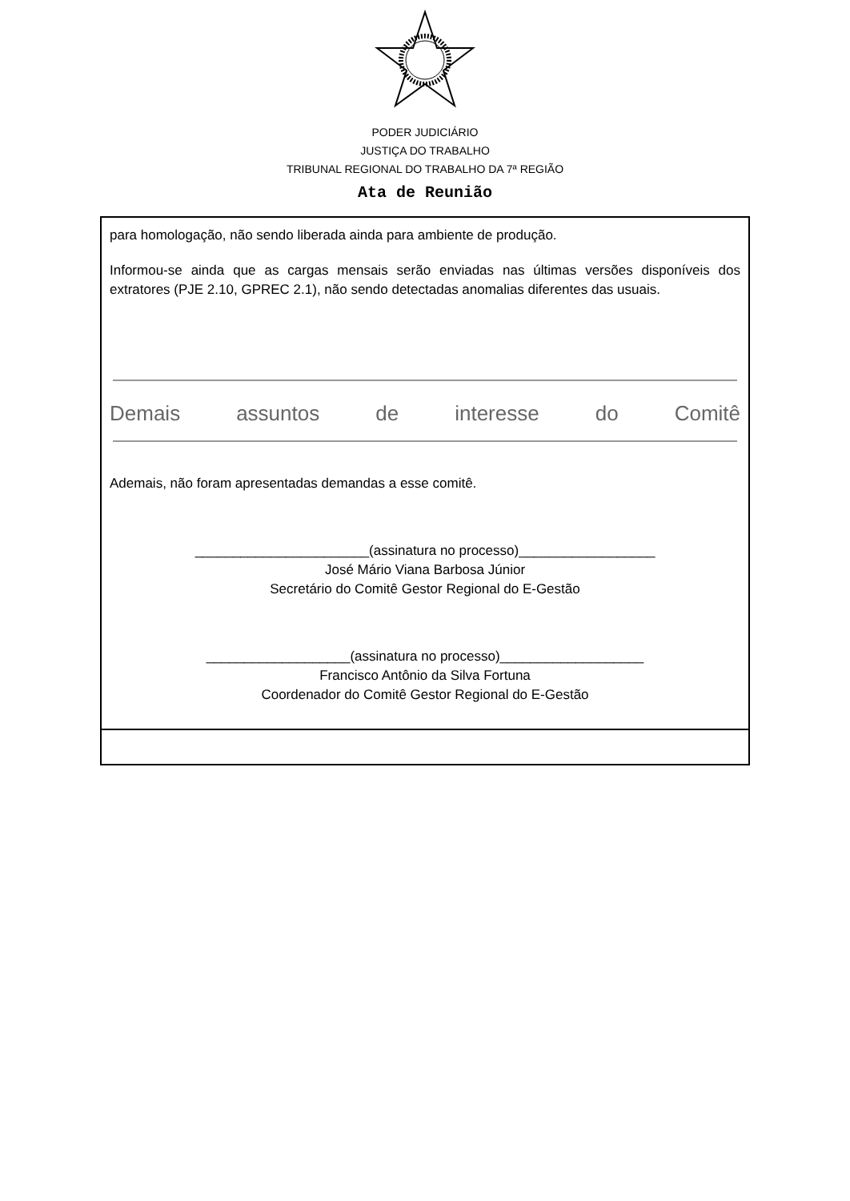PODER JUDICIÁRIO
JUSTIÇA DO TRABALHO
TRIBUNAL REGIONAL DO TRABALHO DA 7ª REGIÃO
Ata de Reunião
para homologação, não sendo liberada ainda para ambiente de produção.
Informou-se ainda que as cargas mensais serão enviadas nas últimas versões disponíveis dos extratores (PJE 2.10, GPREC 2.1), não sendo detectadas anomalias diferentes das usuais.
Demais assuntos de interesse do Comitê
Ademais, não foram apresentadas demandas a esse comitê.
_______________________(assinatura no processo)__________________
José Mário Viana Barbosa Júnior
Secretário do Comitê Gestor Regional do E-Gestão
___________________(assinatura no processo)___________________
Francisco Antônio da Silva Fortuna
Coordenador do Comitê Gestor Regional do E-Gestão